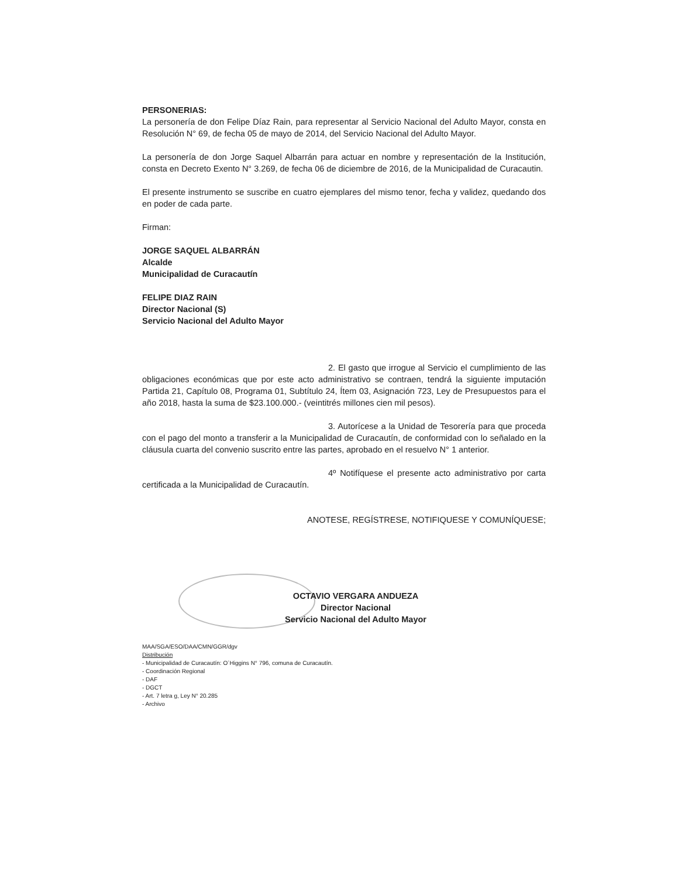PERSONERIAS:
La personería de don Felipe Díaz Rain, para representar al Servicio Nacional del Adulto Mayor, consta en Resolución N° 69, de fecha 05 de mayo de 2014, del Servicio Nacional del Adulto Mayor.
La personería de don Jorge Saquel Albarrán para actuar en nombre y representación de la Institución, consta en Decreto Exento N° 3.269, de fecha 06 de diciembre de 2016, de la Municipalidad de Curacautin.
El presente instrumento se suscribe en cuatro ejemplares del mismo tenor, fecha y validez, quedando dos en poder de cada parte.
Firman:
JORGE SAQUEL ALBARRÁN
Alcalde
Municipalidad de Curacautín
FELIPE DIAZ RAIN
Director Nacional (S)
Servicio Nacional del Adulto Mayor
2. El gasto que irrogue al Servicio el cumplimiento de las obligaciones económicas que por este acto administrativo se contraen, tendrá la siguiente imputación Partida 21, Capítulo 08, Programa 01, Subtítulo 24, Ítem 03, Asignación 723, Ley de Presupuestos para el año 2018, hasta la suma de $23.100.000.- (veintitrés millones cien mil pesos).
3. Autorícese a la Unidad de Tesorería para que proceda con el pago del monto a transferir a la Municipalidad de Curacautín, de conformidad con lo señalado en la cláusula cuarta del convenio suscrito entre las partes, aprobado en el resuelvo N° 1 anterior.
4º Notifíquese el presente acto administrativo por carta certificada a la Municipalidad de Curacautín.
ANOTESE, REGÍSTRESE, NOTIFIQUESE Y COMUNÍQUESE;
OCTAVIO VERGARA ANDUEZA
Director Nacional
Servicio Nacional del Adulto Mayor
MAA/SGA/ESO/DAA/CMN/GGR/dgv
Distribución
- Municipalidad de Curacautín: O´Higgins N° 796, comuna de Curacautín.
- Coordinación Regional
- DAF
- DGCT
- Art. 7 letra g, Ley N° 20.285
- Archivo